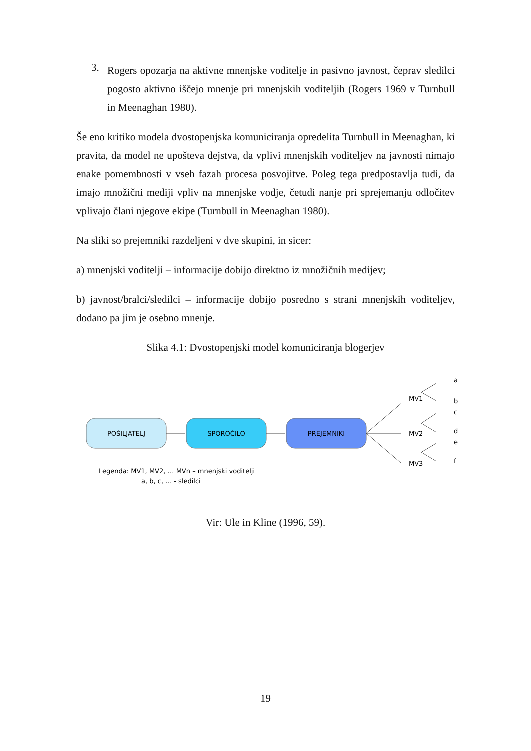3.
Rogers opozarja na aktivne mnenjske voditelje in pasivno javnost, čeprav sledilci pogosto aktivno iščejo mnenje pri mnenjskih voditeljih (Rogers 1969 v Turnbull in Meenaghan 1980).
Še eno kritiko modela dvostopenjska komuniciranja opredelita Turnbull in Meenaghan, ki pravita, da model ne upošteva dejstva, da vplivi mnenjskih voditeljev na javnosti nimajo enake pomembnosti v vseh fazah procesa posvojitve. Poleg tega predpostavlja tudi, da imajo množični mediji vpliv na mnenjske vodje, četudi nanje pri sprejemanju odločitev vplivajo člani njegove ekipe (Turnbull in Meenaghan 1980).
Na sliki so prejemniki razdeljeni v dve skupini, in sicer:
a) mnenjski voditelji – informacije dobijo direktno iz množičnih medijev;
b) javnost/bralci/sledilci – informacije dobijo posredno s strani mnenjskih voditeljev, dodano pa jim je osebno mnenje.
Slika 4.1: Dvostopenjski model komuniciranja blogerjev
POŠILJATELJ
SPOROČILO
PREJEMNIKI
MV1
MV2
MV3
a
b
c
d
e
f
Legenda: MV1, MV2, … MVn – mnenjski voditelji
a, b, c, … - sledilci
Vir: Ule in Kline (1996, 59).
19